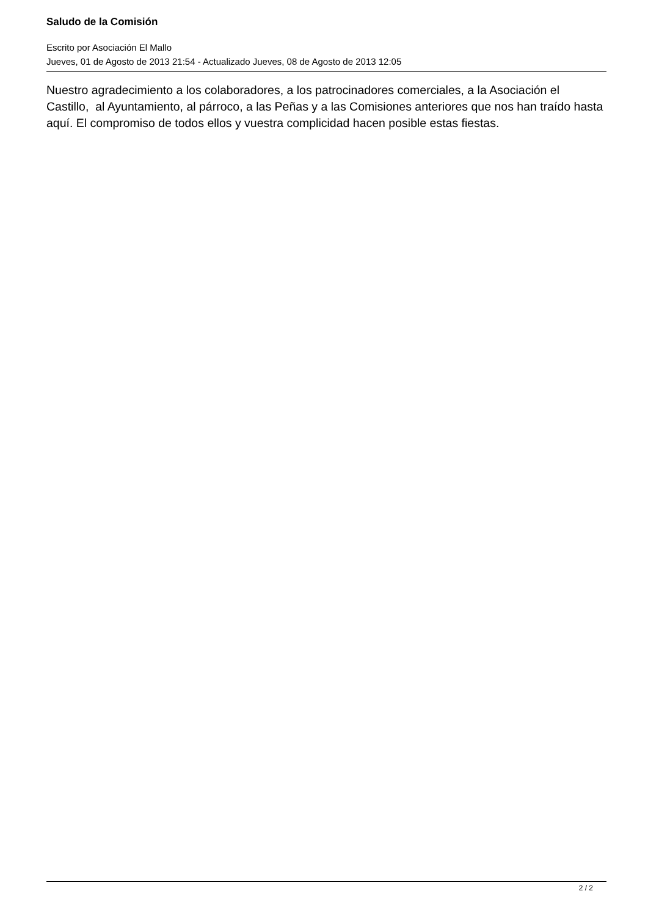Saludo de la Comisión
Escrito por Asociación El Mallo
Jueves, 01 de Agosto de 2013 21:54 - Actualizado Jueves, 08 de Agosto de 2013 12:05
Nuestro agradecimiento a los colaboradores, a los patrocinadores comerciales, a la Asociación el Castillo, al Ayuntamiento, al párroco, a las Peñas y a las Comisiones anteriores que nos han traído hasta aquí. El compromiso de todos ellos y vuestra complicidad hacen posible estas fiestas.
2 / 2